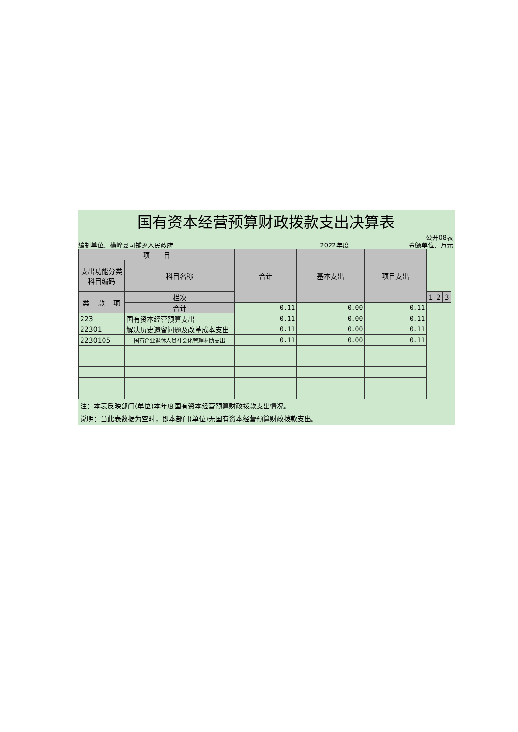国有资本经营预算财政拨款支出决算表
公开08表
编制单位：横峰县司铺乡人民政府 2022年度 金额单位：万元
| 项 目 | | | | 合计 | 基本支出 | 项目支出 | | | |
| --- | --- | --- | --- | --- | --- | --- | --- | --- | --- |
| 支出功能分类 科目编码 | | | 科目名称 | | | | | | |
| 类 | 款 | 项 | 栏次 | | | | 1 | 2 | 3 |
| | | | 合计 | 0.11 | 0.00 | 0.11 | | | |
| 223 | | | 国有资本经营预算支出 | 0.11 | 0.00 | 0.11 | | | |
| 22301 | | | 解决历史遗留问题及改革成本支出 | 0.11 | 0.00 | 0.11 | | | |
| 2230105 | | | 国有企业退休人员社会化管理补助支出 | 0.11 | 0.00 | 0.11 | | | |
注：本表反映部门(单位)本年度国有资本经营预算财政拨款支出情况。
说明：当此表数据为空时，即本部门(单位)无国有资本经营预算财政拨款支出。